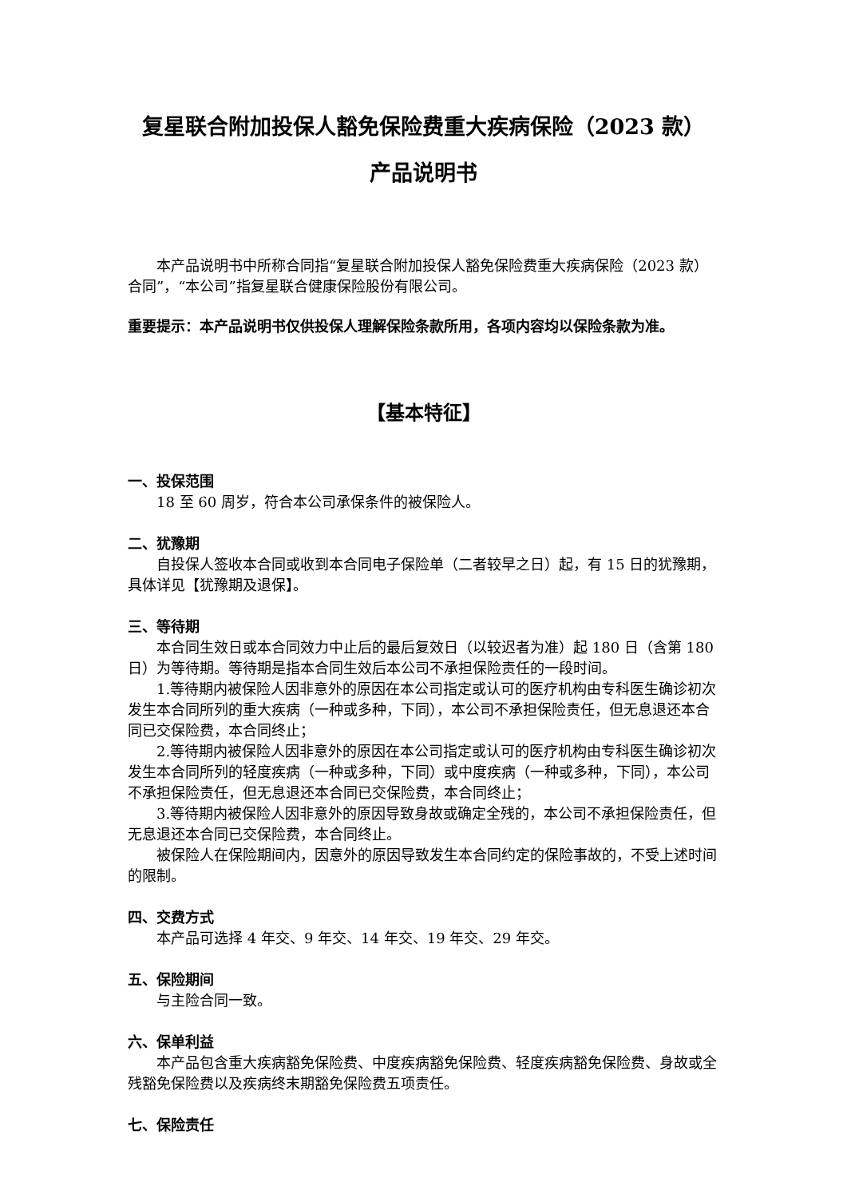复星联合附加投保人豁免保险费重大疾病保险（2023 款）
产品说明书
本产品说明书中所称合同指“复星联合附加投保人豁免保险费重大疾病保险（2023 款）合同”，“本公司”指复星联合健康保险股份有限公司。
重要提示：本产品说明书仅供投保人理解保险条款所用，各项内容均以保险条款为准。
【基本特征】
一、投保范围
18 至 60 周岁，符合本公司承保条件的被保险人。
二、犹豫期
自投保人签收本合同或收到本合同电子保险单（二者较早之日）起，有 15 日的犹豫期，具体详见【犹豫期及退保】。
三、等待期
本合同生效日或本合同效力中止后的最后复效日（以较迟者为准）起 180 日（含第 180 日）为等待期。等待期是指本合同生效后本公司不承担保险责任的一段时间。
1.等待期内被保险人因非意外的原因在本公司指定或认可的医疗机构由专科医生确诊初次发生本合同所列的重大疾病（一种或多种，下同），本公司不承担保险责任，但无息退还本合同已交保险费，本合同终止；
2.等待期内被保险人因非意外的原因在本公司指定或认可的医疗机构由专科医生确诊初次发生本合同所列的轻度疾病（一种或多种，下同）或中度疾病（一种或多种，下同），本公司不承担保险责任，但无息退还本合同已交保险费，本合同终止；
3.等待期内被保险人因非意外的原因导致身故或确定全残的，本公司不承担保险责任，但无息退还本合同已交保险费，本合同终止。
被保险人在保险期间内，因意外的原因导致发生本合同约定的保险事故的，不受上述时间的限制。
四、交费方式
本产品可选择 4 年交、9 年交、14 年交、19 年交、29 年交。
五、保险期间
与主险合同一致。
六、保单利益
本产品包含重大疾病豁免保险费、中度疾病豁免保险费、轻度疾病豁免保险费、身故或全残豁免保险费以及疾病终末期豁免保险费五项责任。
七、保险责任